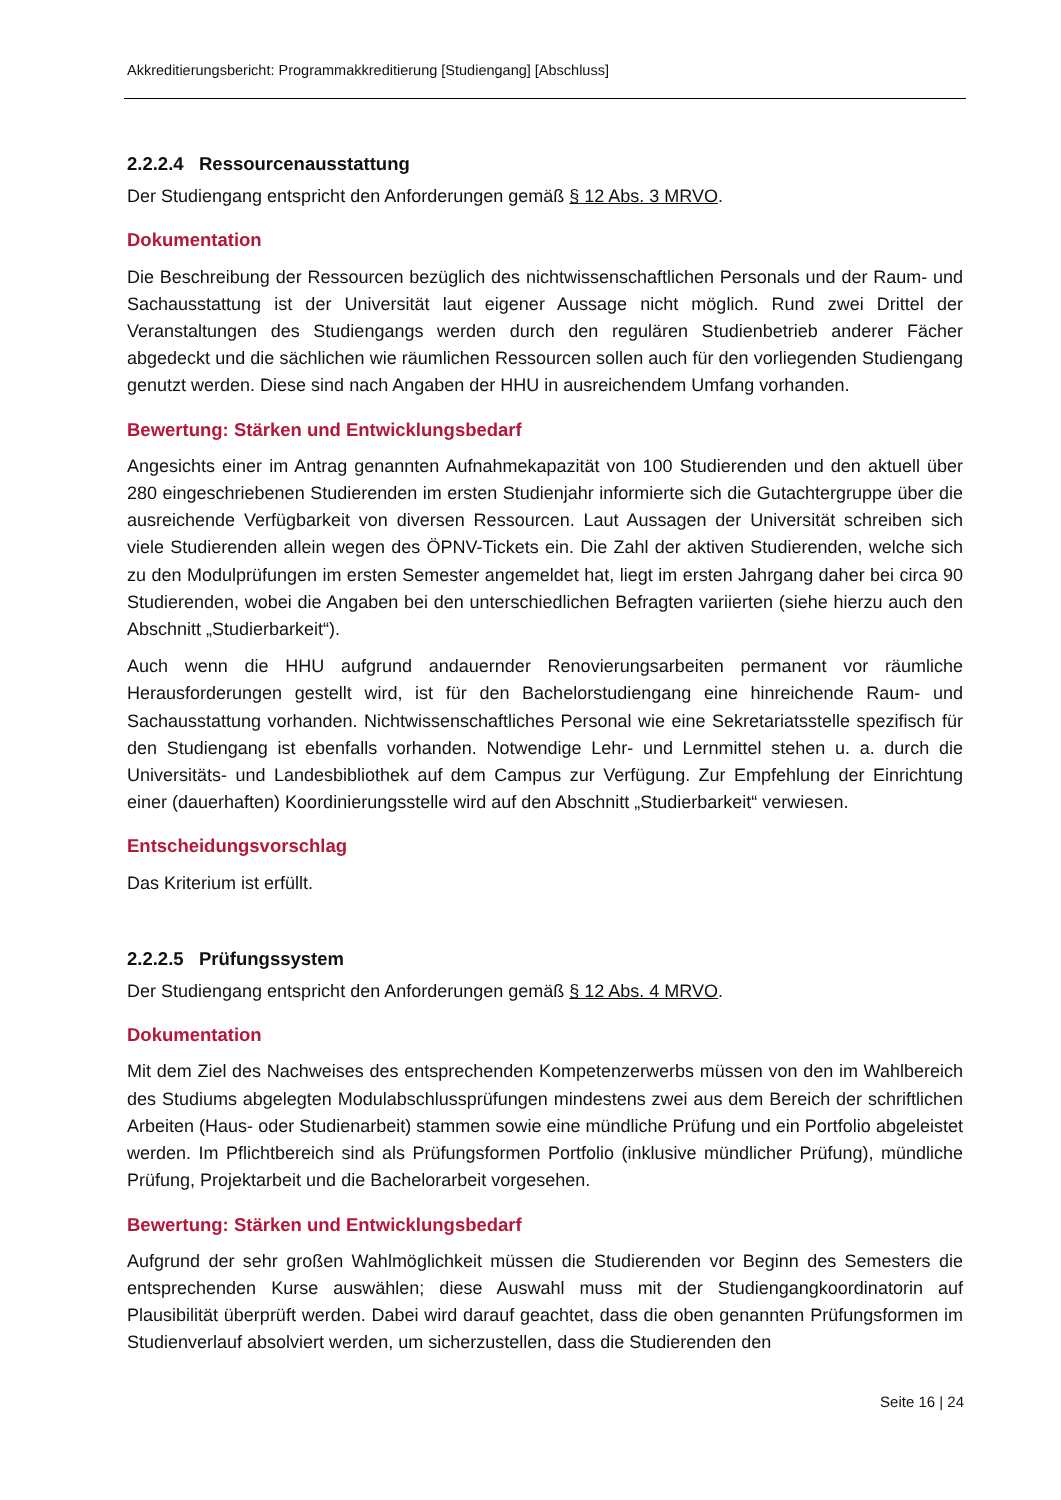Akkreditierungsbericht: Programmakkreditierung [Studiengang] [Abschluss]
2.2.2.4 Ressourcenausstattung
Der Studiengang entspricht den Anforderungen gemäß § 12 Abs. 3 MRVO.
Dokumentation
Die Beschreibung der Ressourcen bezüglich des nichtwissenschaftlichen Personals und der Raum- und Sachausstattung ist der Universität laut eigener Aussage nicht möglich. Rund zwei Drittel der Veranstaltungen des Studiengangs werden durch den regulären Studienbetrieb anderer Fächer abgedeckt und die sächlichen wie räumlichen Ressourcen sollen auch für den vorliegenden Studiengang genutzt werden. Diese sind nach Angaben der HHU in ausreichendem Umfang vorhanden.
Bewertung: Stärken und Entwicklungsbedarf
Angesichts einer im Antrag genannten Aufnahmekapazität von 100 Studierenden und den aktuell über 280 eingeschriebenen Studierenden im ersten Studienjahr informierte sich die Gutachtergruppe über die ausreichende Verfügbarkeit von diversen Ressourcen. Laut Aussagen der Universität schreiben sich viele Studierenden allein wegen des ÖPNV-Tickets ein. Die Zahl der aktiven Studierenden, welche sich zu den Modulprüfungen im ersten Semester angemeldet hat, liegt im ersten Jahrgang daher bei circa 90 Studierenden, wobei die Angaben bei den unterschiedlichen Befragten variierten (siehe hierzu auch den Abschnitt „Studierbarkeit“).
Auch wenn die HHU aufgrund andauernder Renovierungsarbeiten permanent vor räumliche Herausforderungen gestellt wird, ist für den Bachelorstudiengang eine hinreichende Raum- und Sachausstattung vorhanden. Nichtwissenschaftliches Personal wie eine Sekretariatsstelle spezifisch für den Studiengang ist ebenfalls vorhanden. Notwendige Lehr- und Lernmittel stehen u. a. durch die Universitäts- und Landesbibliothek auf dem Campus zur Verfügung. Zur Empfehlung der Einrichtung einer (dauerhaften) Koordinierungsstelle wird auf den Abschnitt „Studierbarkeit“ verwiesen.
Entscheidungsvorschlag
Das Kriterium ist erfüllt.
2.2.2.5 Prüfungssystem
Der Studiengang entspricht den Anforderungen gemäß § 12 Abs. 4 MRVO.
Dokumentation
Mit dem Ziel des Nachweises des entsprechenden Kompetenzerwerbs müssen von den im Wahlbereich des Studiums abgelegten Modulabschlussprüfungen mindestens zwei aus dem Bereich der schriftlichen Arbeiten (Haus- oder Studienarbeit) stammen sowie eine mündliche Prüfung und ein Portfolio abgeleistet werden. Im Pflichtbereich sind als Prüfungsformen Portfolio (inklusive mündlicher Prüfung), mündliche Prüfung, Projektarbeit und die Bachelorarbeit vorgesehen.
Bewertung: Stärken und Entwicklungsbedarf
Aufgrund der sehr großen Wahlmöglichkeit müssen die Studierenden vor Beginn des Semesters die entsprechenden Kurse auswählen; diese Auswahl muss mit der Studiengangkoordinatorin auf Plausibilität überprüft werden. Dabei wird darauf geachtet, dass die oben genannten Prüfungsformen im Studienverlauf absolviert werden, um sicherzustellen, dass die Studierenden den
Seite 16 | 24